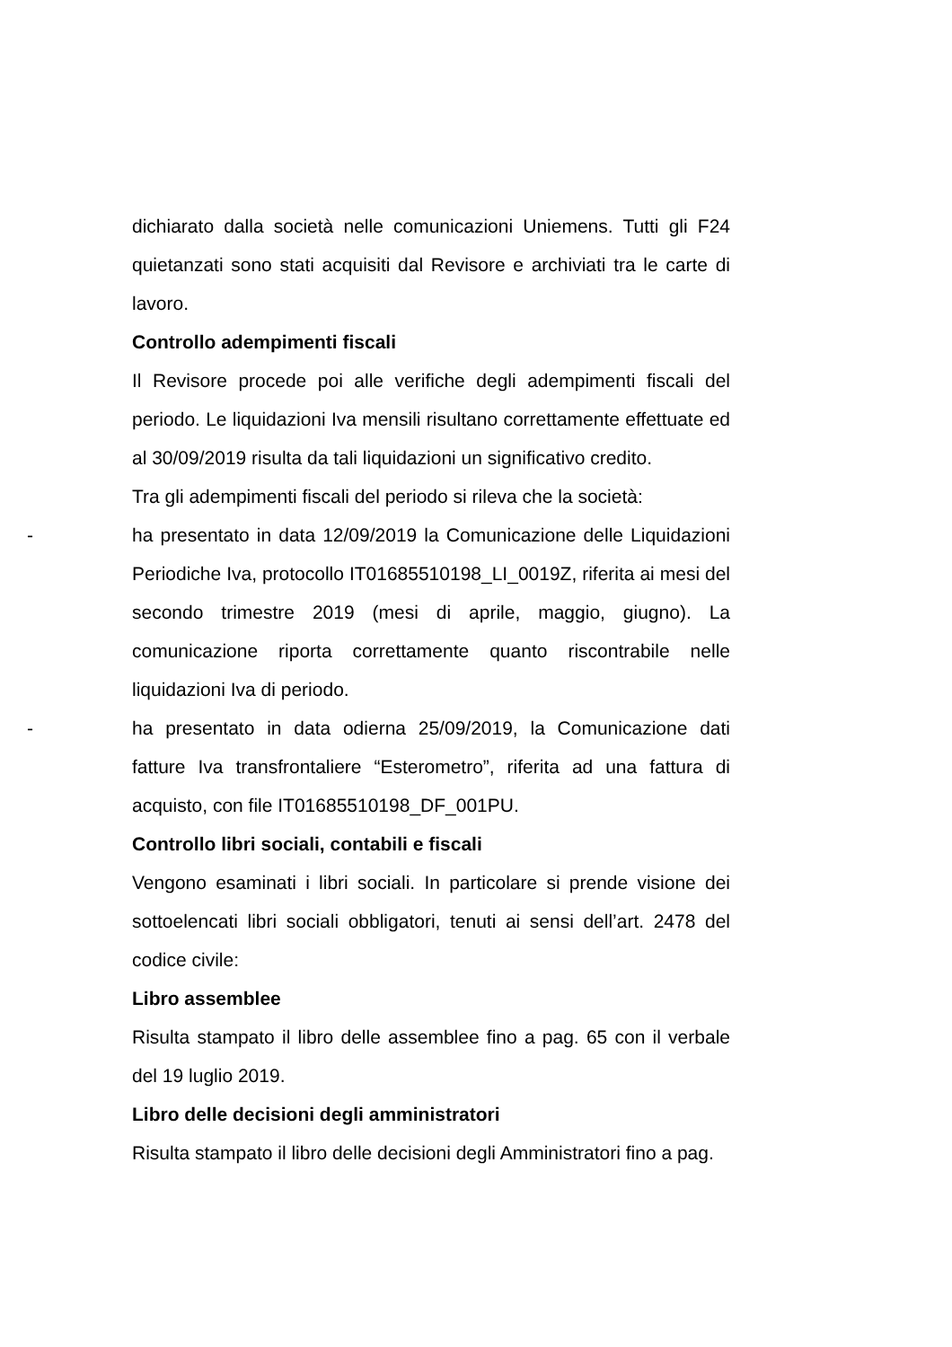dichiarato dalla società nelle comunicazioni Uniemens. Tutti gli F24 quietanzati sono stati acquisiti dal Revisore e archiviati tra le carte di lavoro.
Controllo adempimenti fiscali
Il Revisore procede poi alle verifiche degli adempimenti fiscali del periodo. Le liquidazioni Iva mensili risultano correttamente effettuate ed al 30/09/2019 risulta da tali liquidazioni un significativo credito.
Tra gli adempimenti fiscali del periodo si rileva che la società:
- ha presentato in data 12/09/2019 la Comunicazione delle Liquidazioni Periodiche Iva, protocollo IT01685510198_LI_0019Z, riferita ai mesi del secondo trimestre 2019 (mesi di aprile, maggio, giugno). La comunicazione riporta correttamente quanto riscontrabile nelle liquidazioni Iva di periodo.
- ha presentato in data odierna 25/09/2019, la Comunicazione dati fatture Iva transfrontaliere “Esterometro”, riferita ad una fattura di acquisto, con file IT01685510198_DF_001PU.
Controllo libri sociali, contabili e fiscali
Vengono esaminati i libri sociali. In particolare si prende visione dei sottoelencati libri sociali obbligatori, tenuti ai sensi dell’art. 2478 del codice civile:
Libro assemblee
Risulta stampato il libro delle assemblee fino a pag. 65 con il verbale del 19 luglio 2019.
Libro delle decisioni degli amministratori
Risulta stampato il libro delle decisioni degli Amministratori fino a pag.